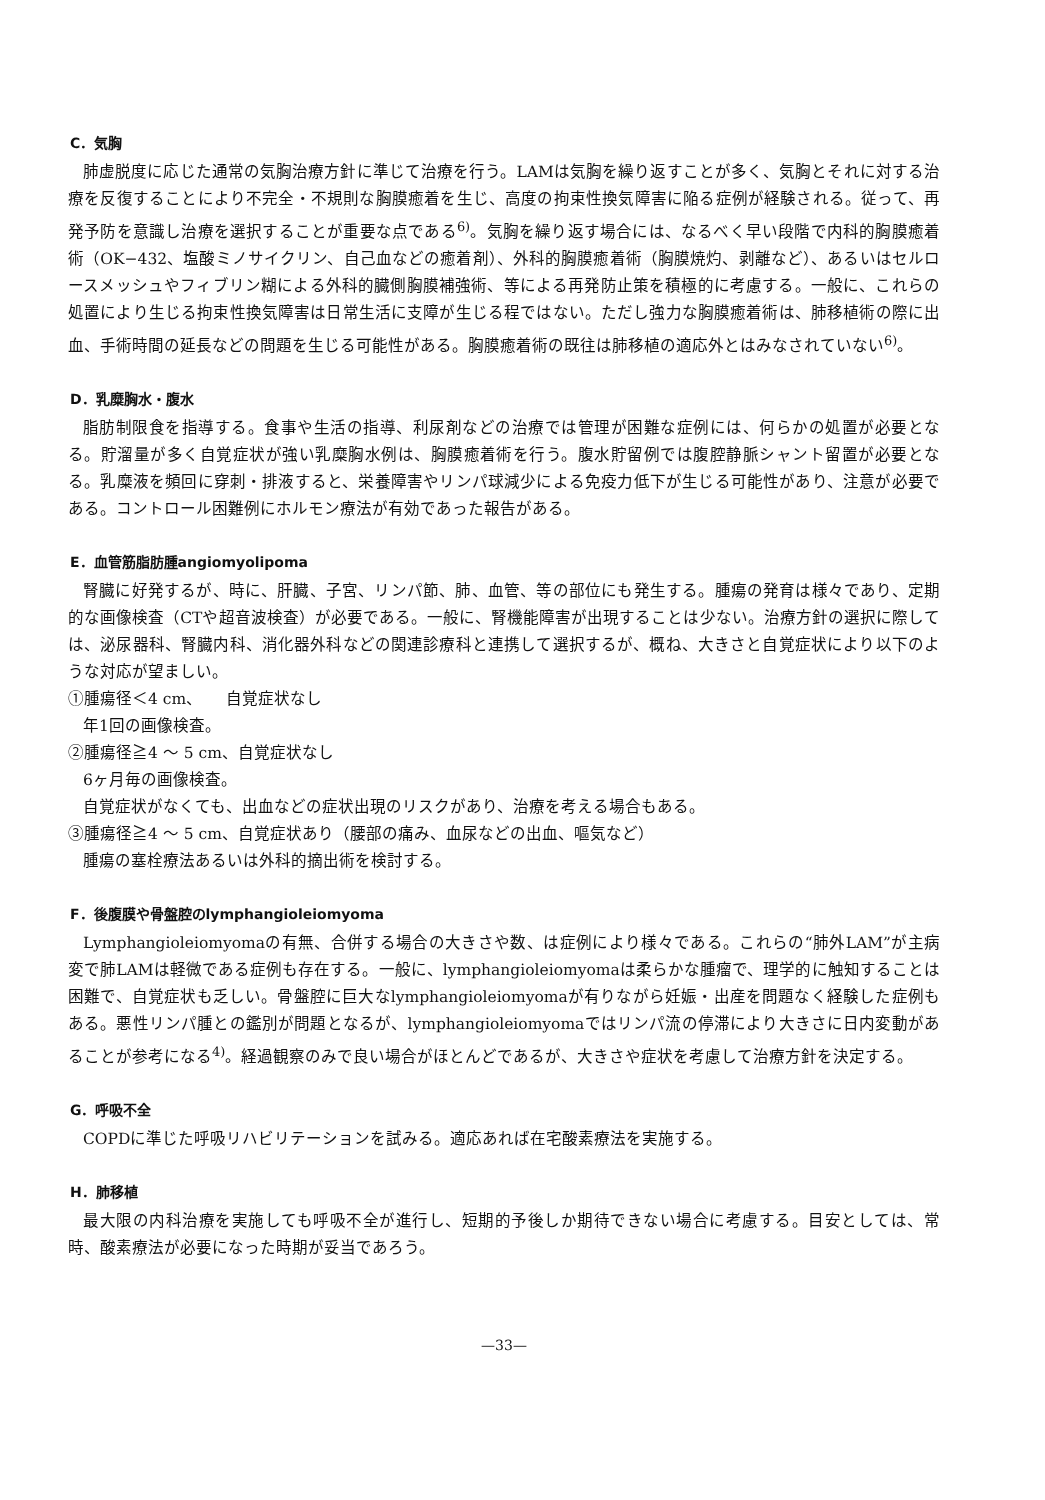C．気胸
肺虚脱度に応じた通常の気胸治療方針に準じて治療を行う。LAMは気胸を繰り返すことが多く、気胸とそれに対する治療を反復することにより不完全・不規則な胸膜癒着を生じ、高度の拘束性換気障害に陥る症例が経験される。従って、再発予防を意識し治療を選択することが重要な点である<sup>6)</sup>。気胸を繰り返す場合には、なるべく早い段階で内科的胸膜癒着術（OK−432、塩酸ミノサイクリン、自己血などの癒着剤）、外科的胸膜癒着術（胸膜焼灼、剥離など）、あるいはセルロースメッシュやフィブリン糊による外科的臓側胸膜補強術、等による再発防止策を積極的に考慮する。一般に、これらの処置により生じる拘束性換気障害は日常生活に支障が生じる程ではない。ただし強力な胸膜癒着術は、肺移植術の際に出血、手術時間の延長などの問題を生じる可能性がある。胸膜癒着術の既往は肺移植の適応外とはみなされていない<sup>6)</sup>。
D．乳糜胸水・腹水
脂肪制限食を指導する。食事や生活の指導、利尿剤などの治療では管理が困難な症例には、何らかの処置が必要となる。貯溜量が多く自覚症状が強い乳糜胸水例は、胸膜癒着術を行う。腹水貯留例では腹腔静脈シャント留置が必要となる。乳糜液を頻回に穿刺・排液すると、栄養障害やリンパ球減少による免疫力低下が生じる可能性があり、注意が必要である。コントロール困難例にホルモン療法が有効であった報告がある。
E．血管筋脂肪腫angiomyolipoma
腎臓に好発するが、時に、肝臓、子宮、リンパ節、肺、血管、等の部位にも発生する。腫瘍の発育は様々であり、定期的な画像検査（CTや超音波検査）が必要である。一般に、腎機能障害が出現することは少ない。治療方針の選択に際しては、泌尿器科、腎臓内科、消化器外科などの関連診療科と連携して選択するが、概ね、大きさと自覚症状により以下のような対応が望ましい。
①腫瘍径＜4 cm、　　自覚症状なし
年1回の画像検査。
②腫瘍径≧4 〜 5 cm、自覚症状なし
6ヶ月毎の画像検査。
自覚症状がなくても、出血などの症状出現のリスクがあり、治療を考える場合もある。
③腫瘍径≧4 〜 5 cm、自覚症状あり（腰部の痛み、血尿などの出血、嘔気など）
腫瘍の塞栓療法あるいは外科的摘出術を検討する。
F．後腹膜や骨盤腔のlymphangioleiomyoma
Lymphangioleiomyomaの有無、合併する場合の大きさや数、は症例により様々である。これらの“肺外LAM”が主病変で肺LAMは軽微である症例も存在する。一般に、lymphangioleiomyomaは柔らかな腫瘤で、理学的に触知することは困難で、自覚症状も乏しい。骨盤腔に巨大なlymphangioleiomyomaが有りながら妊娠・出産を問題なく経験した症例もある。悪性リンパ腫との鑑別が問題となるが、lymphangioleiomyomaではリンパ流の停滞により大きさに日内変動があることが参考になる<sup>4)</sup>。経過観察のみで良い場合がほとんどであるが、大きさや症状を考慮して治療方針を決定する。
G．呼吸不全
COPDに準じた呼吸リハビリテーションを試みる。適応あれば在宅酸素療法を実施する。
H．肺移植
最大限の内科治療を実施しても呼吸不全が進行し、短期的予後しか期待できない場合に考慮する。目安としては、常時、酸素療法が必要になった時期が妥当であろう。
—33—